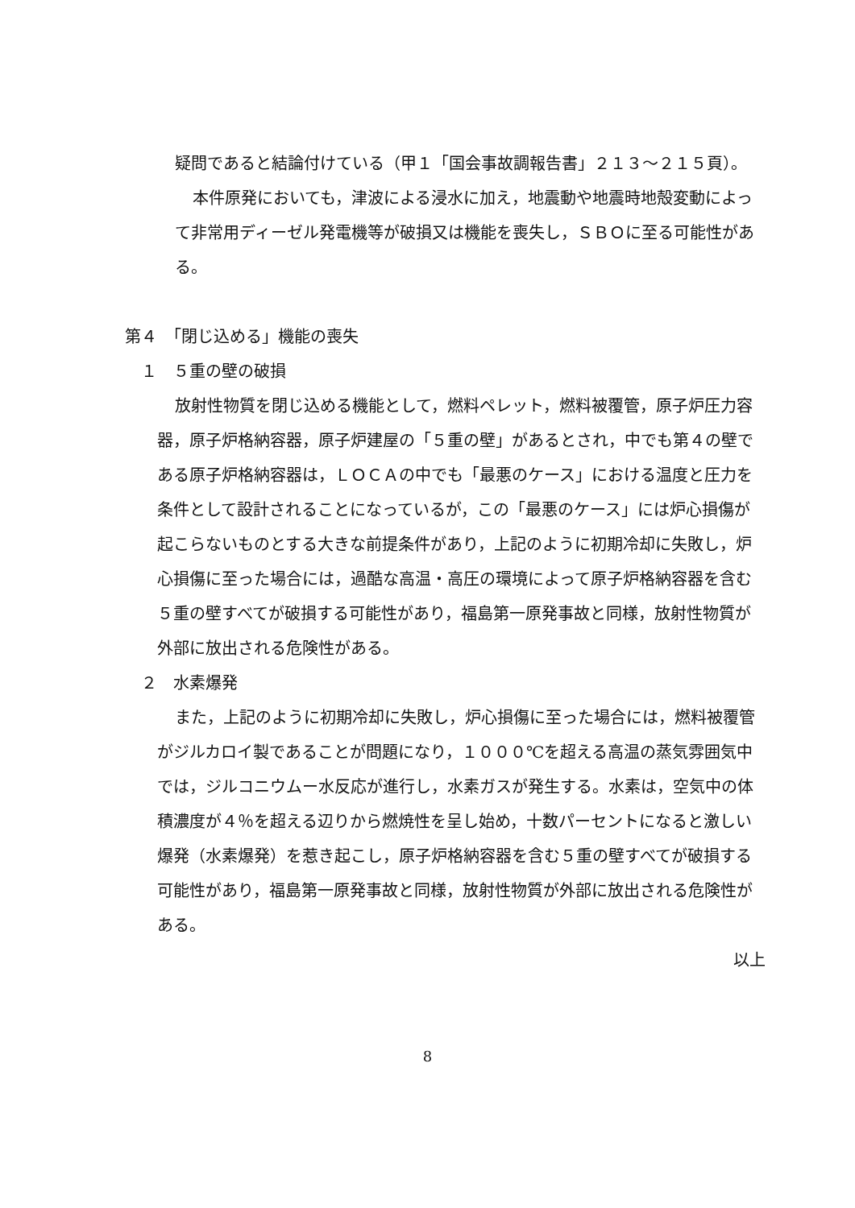疑問であると結論付けている（甲１「国会事故調報告書」２１３～２１５頁）。
本件原発においても，津波による浸水に加え，地震動や地震時地殻変動によって非常用ディーゼル発電機等が破損又は機能を喪失し，ＳＢＯに至る可能性がある。
第４　「閉じ込める」機能の喪失
１　５重の壁の破損
放射性物質を閉じ込める機能として，燃料ペレット，燃料被覆管，原子炉圧力容器，原子炉格納容器，原子炉建屋の「５重の壁」があるとされ，中でも第４の壁である原子炉格納容器は，ＬＯＣＡの中でも「最悪のケース」における温度と圧力を条件として設計されることになっているが，この「最悪のケース」には炉心損傷が起こらないものとする大きな前提条件があり，上記のように初期冷却に失敗し，炉心損傷に至った場合には，過酷な高温・高圧の環境によって原子炉格納容器を含む５重の壁すべてが破損する可能性があり，福島第一原発事故と同様，放射性物質が外部に放出される危険性がある。
２　水素爆発
また，上記のように初期冷却に失敗し，炉心損傷に至った場合には，燃料被覆管がジルカロイ製であることが問題になり，１０００℃を超える高温の蒸気雰囲気中では，ジルコニウムー水反応が進行し，水素ガスが発生する。水素は，空気中の体積濃度が４％を超える辺りから燃焼性を呈し始め，十数パーセントになると激しい爆発（水素爆発）を惹き起こし，原子炉格納容器を含む５重の壁すべてが破損する可能性があり，福島第一原発事故と同様，放射性物質が外部に放出される危険性がある。
以上
8